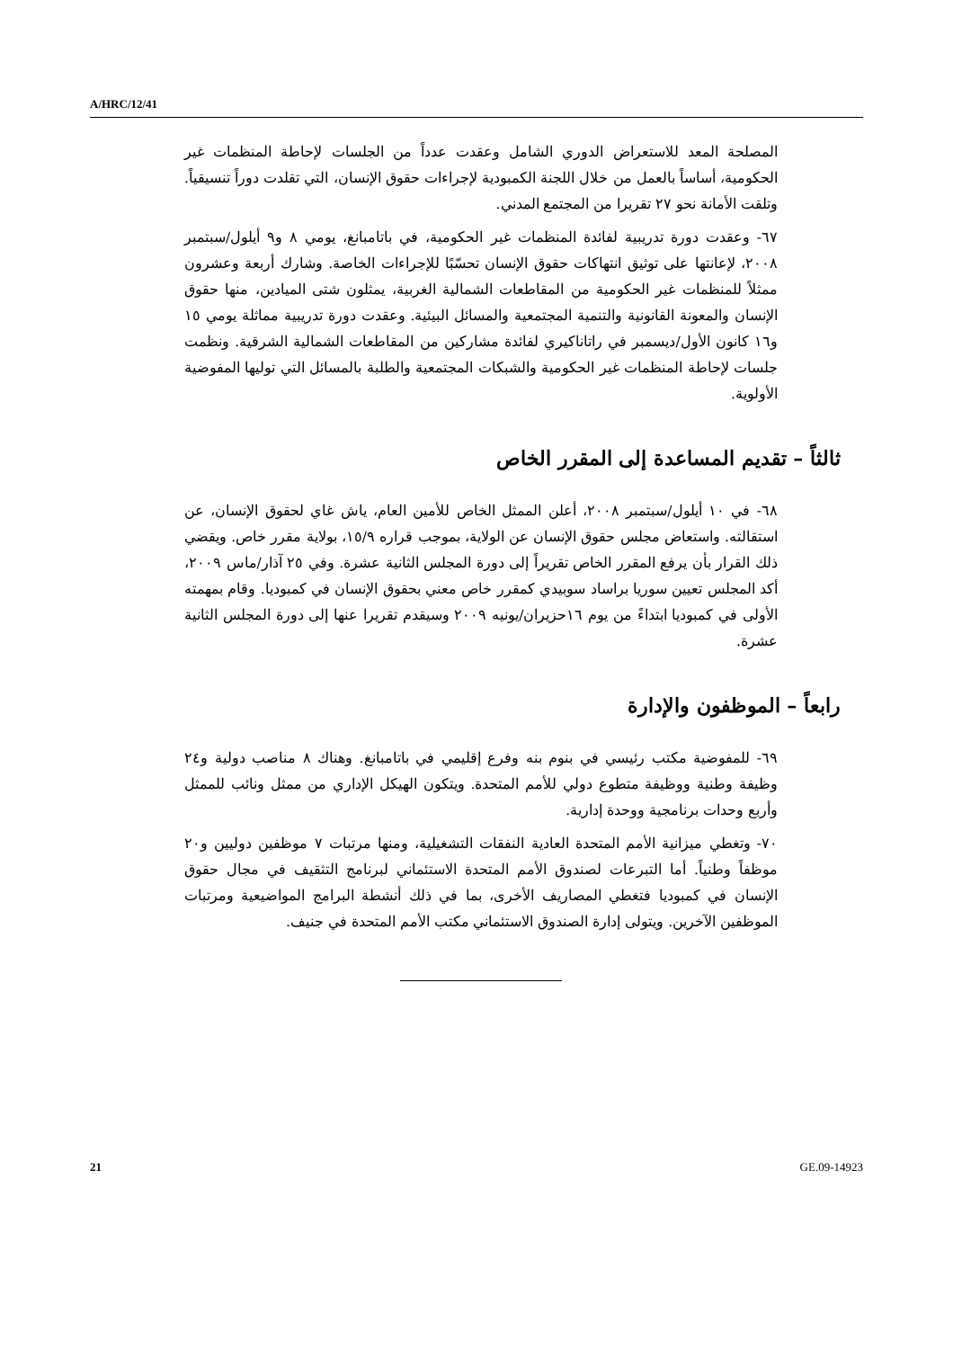A/HRC/12/41
المصلحة المعد للاستعراض الدوري الشامل وعقدت عدداً من الجلسات لإحاطة المنظمات غير الحكومية، أساساً بالعمل من خلال اللجنة الكمبودية لإجراءات حقوق الإنسان، التي تقلدت دوراً تنسيقياً. وتلقت الأمانة نحو ٢٧ تقريرا من المجتمع المدني.
٦٧- وعقدت دورة تدريبية لفائدة المنظمات غير الحكومية، في باتامبانغ، يومي ٨ و٩ أيلول/سبتمبر ٢٠٠٨، لإعانتها على توثيق انتهاكات حقوق الإنسان تحسّبًا للإجراءات الخاصة. وشارك أربعة وعشرون ممثلاً للمنظمات غير الحكومية من المقاطعات الشمالية الغربية، يمثلون شتى الميادين، منها حقوق الإنسان والمعونة القانونية والتنمية المجتمعية والمسائل البيئية. وعقدت دورة تدريبية مماثلة يومي ١٥ و١٦ كانون الأول/ديسمبر في راتاناكيري لفائدة مشاركين من المقاطعات الشمالية الشرقية. ونظمت جلسات لإحاطة المنظمات غير الحكومية والشبكات المجتمعية والطلبة بالمسائل التي توليها المفوضية الأولوية.
ثالثاً – تقديم المساعدة إلى المقرر الخاص
٦٨- في ١٠ أيلول/سبتمبر ٢٠٠٨، أعلن الممثل الخاص للأمين العام، ياش غاي لحقوق الإنسان، عن استقالته. واستعاض مجلس حقوق الإنسان عن الولاية، بموجب قراره ١٥/٩، بولاية مقرر خاص. ويقضي ذلك القرار بأن يرفع المقرر الخاص تقريراً إلى دورة المجلس الثانية عشرة. وفي ٢٥ آذار/ماس ٢٠٠٩، أكد المجلس تعيين سوريا براساد سوبيدي كمقرر خاص معني بحقوق الإنسان في كمبوديا. وقام بمهمته الأولى في كمبوديا ابتداءً من يوم ١٦حزيران/يونيه ٢٠٠٩ وسيقدم تقريرا عنها إلى دورة المجلس الثانية عشرة.
رابعاً – الموظفون والإدارة
٦٩- للمفوضية مكتب رئيسي في بنوم بنه وفرع إقليمي في باتامبانغ. وهناك ٨ مناصب دولية و٢٤ وظيفة وطنية ووظيفة متطوع دولي للأمم المتحدة. ويتكون الهيكل الإداري من ممثل ونائب للممثل وأربع وحدات برنامجية ووحدة إدارية.
٧٠- وتغطي ميزانية الأمم المتحدة العادية النفقات التشغيلية، ومنها مرتبات ٧ موظفين دوليين و٢٠ موظفاً وطنياً. أما التبرعات لصندوق الأمم المتحدة الاستئماني لبرنامج التثقيف في مجال حقوق الإنسان في كمبوديا فتغطي المصاريف الأخرى، بما في ذلك أنشطة البرامج المواضيعية ومرتبات الموظفين الآخرين. ويتولى إدارة الصندوق الاستئماني مكتب الأمم المتحدة في جنيف.
21 GE.09-14923